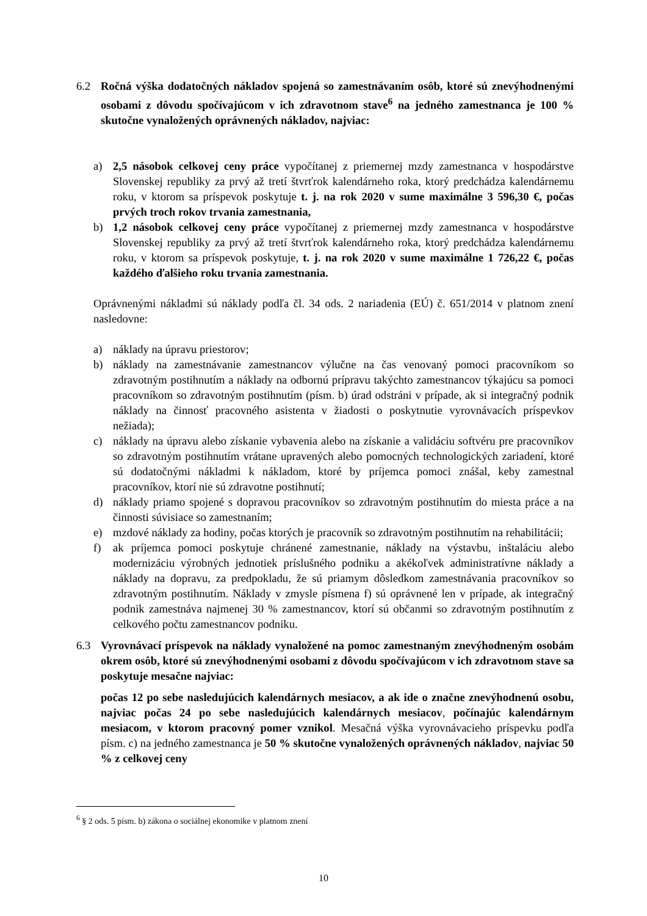6.2 Ročná výška dodatočných nákladov spojená so zamestnávaním osôb, ktoré sú znevýhodnenými osobami z dôvodu spočívajúcom v ich zdravotnom stave<sup>6</sup> na jedného zamestnanca je 100 % skutočne vynaložených oprávnených nákladov, najviac:
a) 2,5 násobok celkovej ceny práce vypočítanej z priemernej mzdy zamestnanca v hospodárstve Slovenskej republiky za prvý až tretí štvrťrok kalendárneho roka, ktorý predchádza kalendárnemu roku, v ktorom sa príspevok poskytuje t. j. na rok 2020 v sume maximálne 3 596,30 €, počas prvých troch rokov trvania zamestnania,
b) 1,2 násobok celkovej ceny práce vypočítanej z priemernej mzdy zamestnanca v hospodárstve Slovenskej republiky za prvý až tretí štvrťrok kalendárneho roka, ktorý predchádza kalendárnemu roku, v ktorom sa príspevok poskytuje, t. j. na rok 2020 v sume maximálne 1 726,22 €, počas každého ďalšieho roku trvania zamestnania.
Oprávnenými nákladmi sú náklady podľa čl. 34 ods. 2 nariadenia (EÚ) č. 651/2014 v platnom znení nasledovne:
a) náklady na úpravu priestorov;
b) náklady na zamestnávanie zamestnancov výlučne na čas venovaný pomoci pracovníkom so zdravotným postihnutím a náklady na odbornú prípravu takýchto zamestnancov týkajúcu sa pomoci pracovníkom so zdravotným postihnutím (písm. b) úrad odstráni v prípade, ak si integračný podnik náklady na činnosť pracovného asistenta v žiadosti o poskytnutie vyrovnávacích príspevkov nežiada);
c) náklady na úpravu alebo získanie vybavenia alebo na získanie a validáciu softvéru pre pracovníkov so zdravotným postihnutím vrátane upravených alebo pomocných technologických zariadení, ktoré sú dodatočnými nákladmi k nákladom, ktoré by príjemca pomoci znášal, keby zamestnal pracovníkov, ktorí nie sú zdravotne postihnutí;
d) náklady priamo spojené s dopravou pracovníkov so zdravotným postihnutím do miesta práce a na činnosti súvisiace so zamestnaním;
e) mzdové náklady za hodiny, počas ktorých je pracovník so zdravotným postihnutím na rehabilitácii;
f) ak príjemca pomoci poskytuje chránené zamestnanie, náklady na výstavbu, inštaláciu alebo modernizáciu výrobných jednotiek príslušného podniku a akékoľvek administratívne náklady a náklady na dopravu, za predpokladu, že sú priamym dôsledkom zamestnávania pracovníkov so zdravotným postihnutím. Náklady v zmysle písmena f) sú oprávnené len v prípade, ak integračný podnik zamestnáva najmenej 30 % zamestnancov, ktorí sú občanmi so zdravotným postihnutím z celkového počtu zamestnancov podniku.
6.3 Vyrovnávací príspevok na náklady vynaložené na pomoc zamestnaným znevýhodneným osobám okrem osôb, ktoré sú znevýhodnenými osobami z dôvodu spočívajúcom v ich zdravotnom stave sa poskytuje mesačne najviac:
počas 12 po sebe nasledujúcich kalendárnych mesiacov, a ak ide o značne znevýhodnenú osobu, najviac počas 24 po sebe nasledujúcich kalendárnych mesiacov, počínajúc kalendárnym mesiacom, v ktorom pracovný pomer vznikol. Mesačná výška vyrovnávacieho príspevku podľa písm. c) na jedného zamestnanca je 50 % skutočne vynaložených oprávnených nákladov, najviac 50 % z celkovej ceny
<sup>6</sup> § 2 ods. 5 písm. b) zákona o sociálnej ekonomike v platnom znení
10